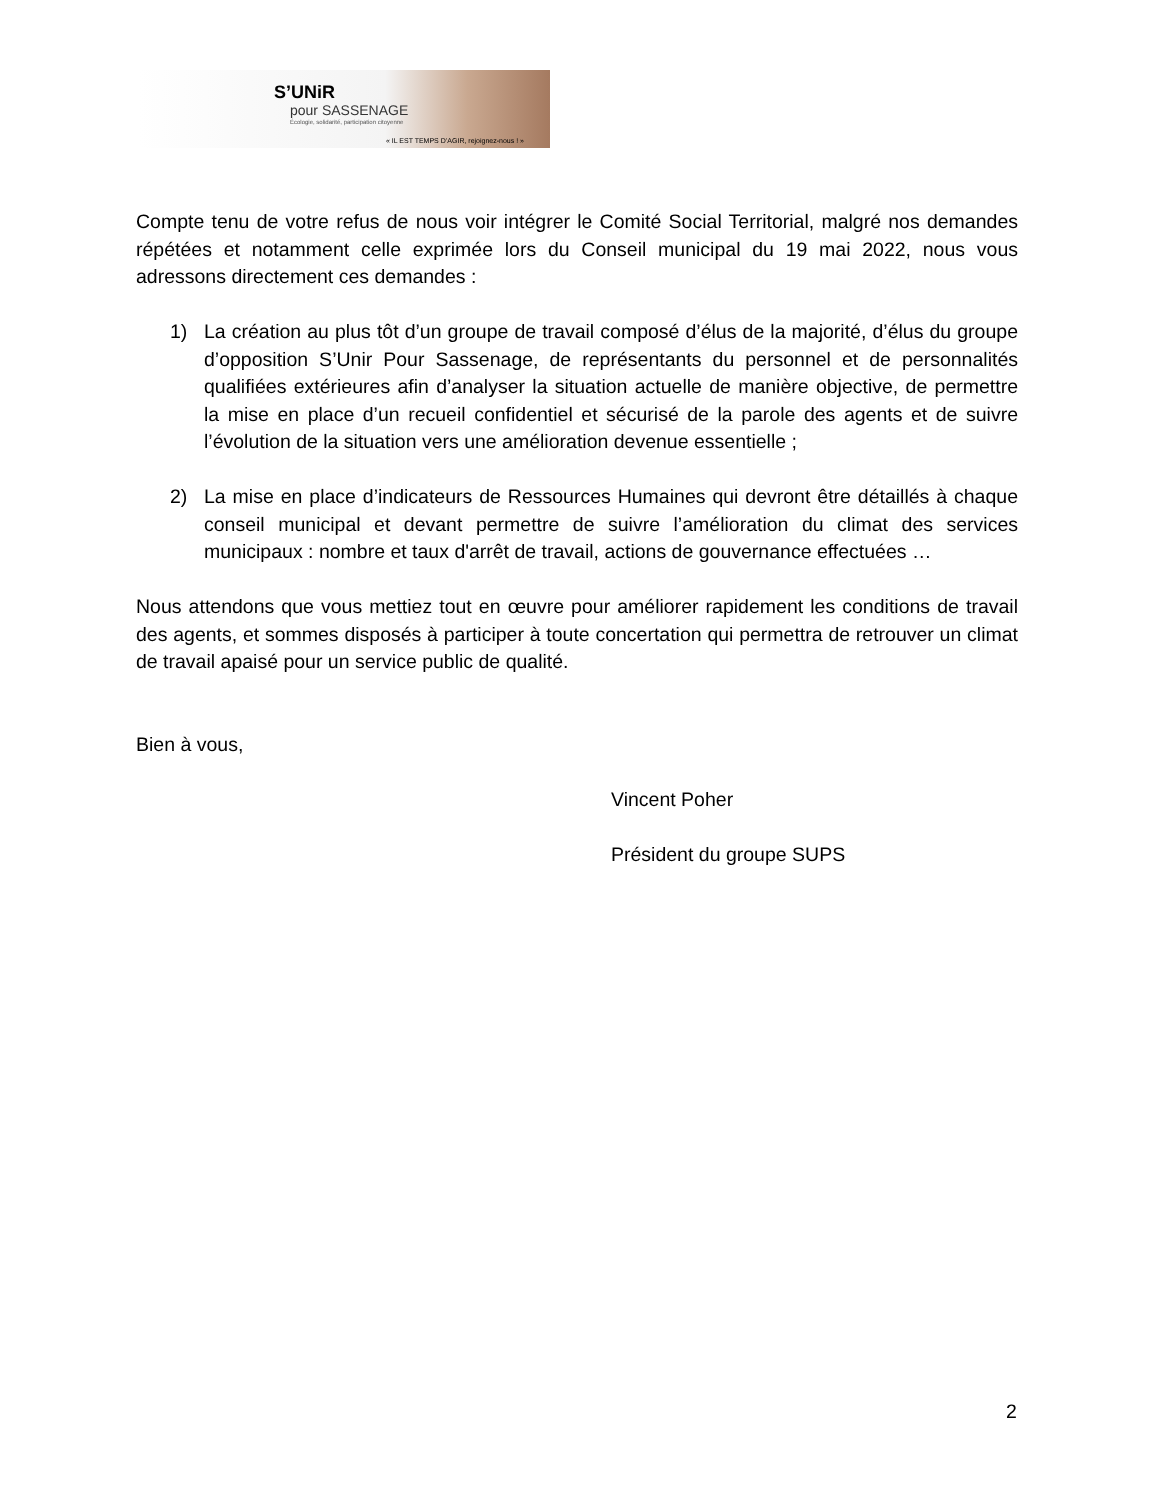S’UNiR
pour SASSENAGE
Écologie, solidarité, participation citoyenne
« IL EST TEMPS D’AGIR, rejoignez-nous ! »
Compte tenu de votre refus de nous voir intégrer le Comité Social Territorial, malgré nos demandes répétées et notamment celle exprimée lors du Conseil municipal du 19 mai 2022, nous vous adressons directement ces demandes :
1) La création au plus tôt d’un groupe de travail composé d’élus de la majorité, d’élus du groupe d’opposition S’Unir Pour Sassenage, de représentants du personnel et de personnalités qualifiées extérieures afin d’analyser la situation actuelle de manière objective, de permettre la mise en place d’un recueil confidentiel et sécurisé de la parole des agents et de suivre l’évolution de la situation vers une amélioration devenue essentielle ;
2) La mise en place d’indicateurs de Ressources Humaines qui devront être détaillés à chaque conseil municipal et devant permettre de suivre l’amélioration du climat des services municipaux : nombre et taux d'arrêt de travail, actions de gouvernance effectuées …
Nous attendons que vous mettiez tout en œuvre pour améliorer rapidement les conditions de travail des agents, et sommes disposés à participer à toute concertation qui permettra de retrouver un climat de travail apaisé pour un service public de qualité.
Bien à vous,
Vincent Poher
Président du groupe SUPS
2